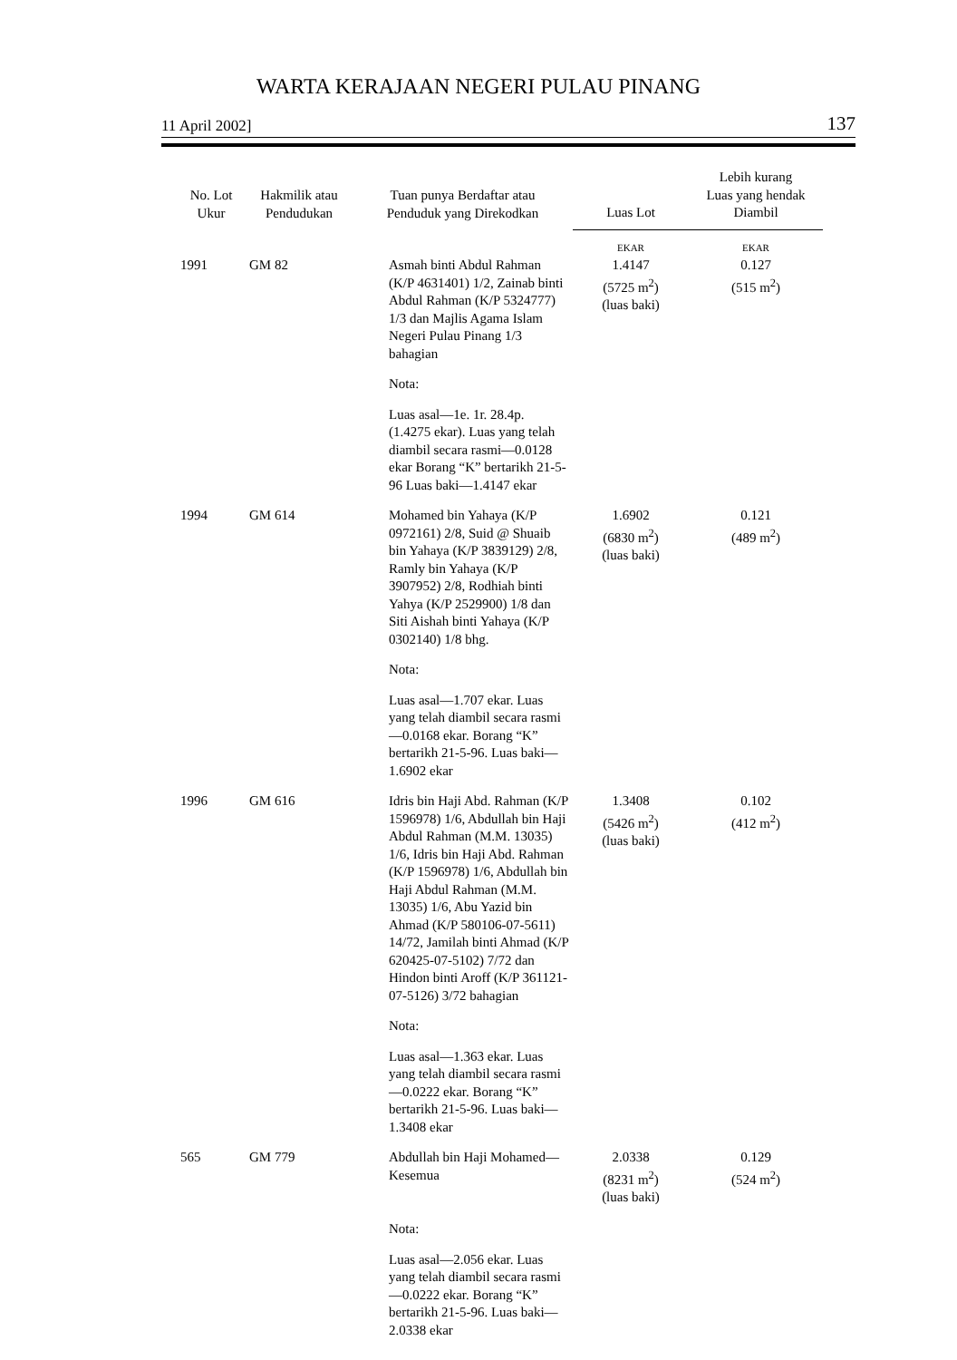WARTA KERAJAAN NEGERI PULAU PINANG
11 April 2002] 137
| No. Lot Ukur | Hakmilik atau Pendudukan | Tuan punya Berdaftar atau Penduduk yang Direkodkan | Luas Lot | Lebih kurang Luas yang hendak Diambil |
| --- | --- | --- | --- | --- |
| | | | EKAR | EKAR |
| 1991 | GM 82 | Asmah binti Abdul Rahman (K/P 4631401) 1/2, Zainab binti Abdul Rahman (K/P 5324777) 1/3 dan Majlis Agama Islam Negeri Pulau Pinang 1/3 bahagian Nota: Luas asal—1e. 1r. 28.4p. (1.4275 ekar). Luas yang telah diambil secara rasmi—0.0128 ekar Borang “K” bertarikh 21-5-96 Luas baki—1.4147 ekar | 1.4147 (5725 m<sup>2</sup>) (luas baki) | 0.127 (515 m<sup>2</sup>) |
| 1994 | GM 614 | Mohamed bin Yahaya (K/P 0972161) 2/8, Suid @ Shuaib bin Yahaya (K/P 3839129) 2/8, Ramly bin Yahaya (K/P 3907952) 2/8, Rodhiah binti Yahya (K/P 2529900) 1/8 dan Siti Aishah binti Yahaya (K/P 0302140) 1/8 bhg. Nota: Luas asal—1.707 ekar. Luas yang telah diambil secara rasmi—0.0168 ekar. Borang “K” bertarikh 21-5-96. Luas baki—1.6902 ekar | 1.6902 (6830 m<sup>2</sup>) (luas baki) | 0.121 (489 m<sup>2</sup>) |
| 1996 | GM 616 | Idris bin Haji Abd. Rahman (K/P 1596978) 1/6, Abdullah bin Haji Abdul Rahman (M.M. 13035) 1/6, Idris bin Haji Abd. Rahman (K/P 1596978) 1/6, Abdullah bin Haji Abdul Rahman (M.M. 13035) 1/6, Abu Yazid bin Ahmad (K/P 580106-07-5611) 14/72, Jamilah binti Ahmad (K/P 620425-07-5102) 7/72 dan Hindon binti Aroff (K/P 361121-07-5126) 3/72 bahagian Nota: Luas asal—1.363 ekar. Luas yang telah diambil secara rasmi—0.0222 ekar. Borang “K” bertarikh 21-5-96. Luas baki—1.3408 ekar | 1.3408 (5426 m<sup>2</sup>) (luas baki) | 0.102 (412 m<sup>2</sup>) |
| 565 | GM 779 | Abdullah bin Haji Mohamed—Kesemua Nota: Luas asal—2.056 ekar. Luas yang telah diambil secara rasmi—0.0222 ekar. Borang “K” bertarikh 21-5-96. Luas baki—2.0338 ekar | 2.0338 (8231 m<sup>2</sup>) (luas baki) | 0.129 (524 m<sup>2</sup>) |